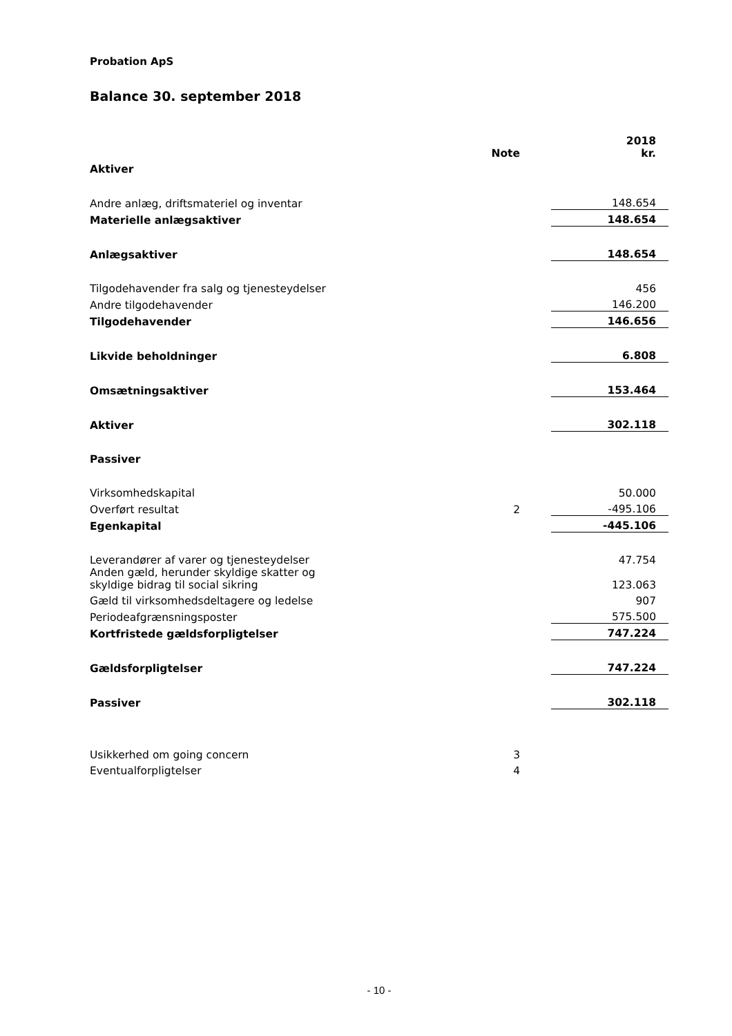Probation ApS
Balance 30. september 2018
| | Note | | 2018 kr. |
| --- | --- | --- | --- |
| Aktiver | | | |
| Andre anlæg, driftsmateriel og inventar | | | 148.654 |
| Materielle anlægsaktiver | | | 148.654 |
| Anlægsaktiver | | | 148.654 |
| Tilgodehavender fra salg og tjenesteydelser | | | 456 |
| Andre tilgodehavender | | | 146.200 |
| Tilgodehavender | | | 146.656 |
| Likvide beholdninger | | | 6.808 |
| Omsætningsaktiver | | | 153.464 |
| Aktiver | | | 302.118 |
| Passiver | | | |
| Virksomhedskapital | | | 50.000 |
| Overført resultat | 2 | | -495.106 |
| Egenkapital | | | -445.106 |
| Leverandører af varer og tjenesteydelser | | | 47.754 |
| Anden gæld, herunder skyldige skatter og skyldige bidrag til social sikring | | | 123.063 |
| Gæld til virksomhedsdeltagere og ledelse | | | 907 |
| Periodeafgrænsningsposter | | | 575.500 |
| Kortfristede gældsforpligtelser | | | 747.224 |
| Gældsforpligtelser | | | 747.224 |
| Passiver | | | 302.118 |
| Usikkerhed om going concern | 3 | | |
| Eventualforpligtelser | 4 | | |
- 10 -